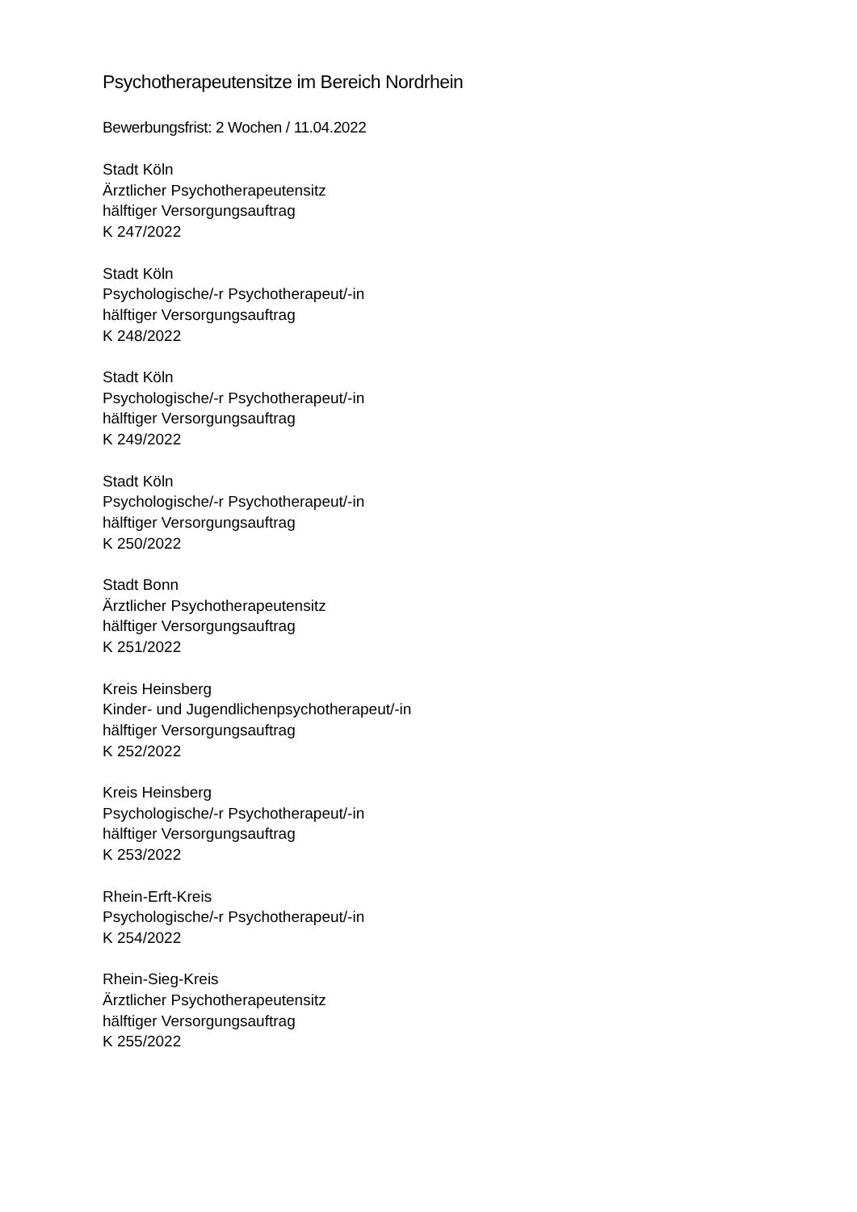Psychotherapeutensitze im Bereich Nordrhein
Bewerbungsfrist: 2 Wochen / 11.04.2022
Stadt Köln
Ärztlicher Psychotherapeutensitz
hälftiger Versorgungsauftrag
K 247/2022
Stadt Köln
Psychologische/-r Psychotherapeut/-in
hälftiger Versorgungsauftrag
K 248/2022
Stadt Köln
Psychologische/-r Psychotherapeut/-in
hälftiger Versorgungsauftrag
K 249/2022
Stadt Köln
Psychologische/-r Psychotherapeut/-in
hälftiger Versorgungsauftrag
K 250/2022
Stadt Bonn
Ärztlicher Psychotherapeutensitz
hälftiger Versorgungsauftrag
K 251/2022
Kreis Heinsberg
Kinder- und Jugendlichenpsychotherapeut/-in
hälftiger Versorgungsauftrag
K 252/2022
Kreis Heinsberg
Psychologische/-r Psychotherapeut/-in
hälftiger Versorgungsauftrag
K 253/2022
Rhein-Erft-Kreis
Psychologische/-r Psychotherapeut/-in
K 254/2022
Rhein-Sieg-Kreis
Ärztlicher Psychotherapeutensitz
hälftiger Versorgungsauftrag
K 255/2022